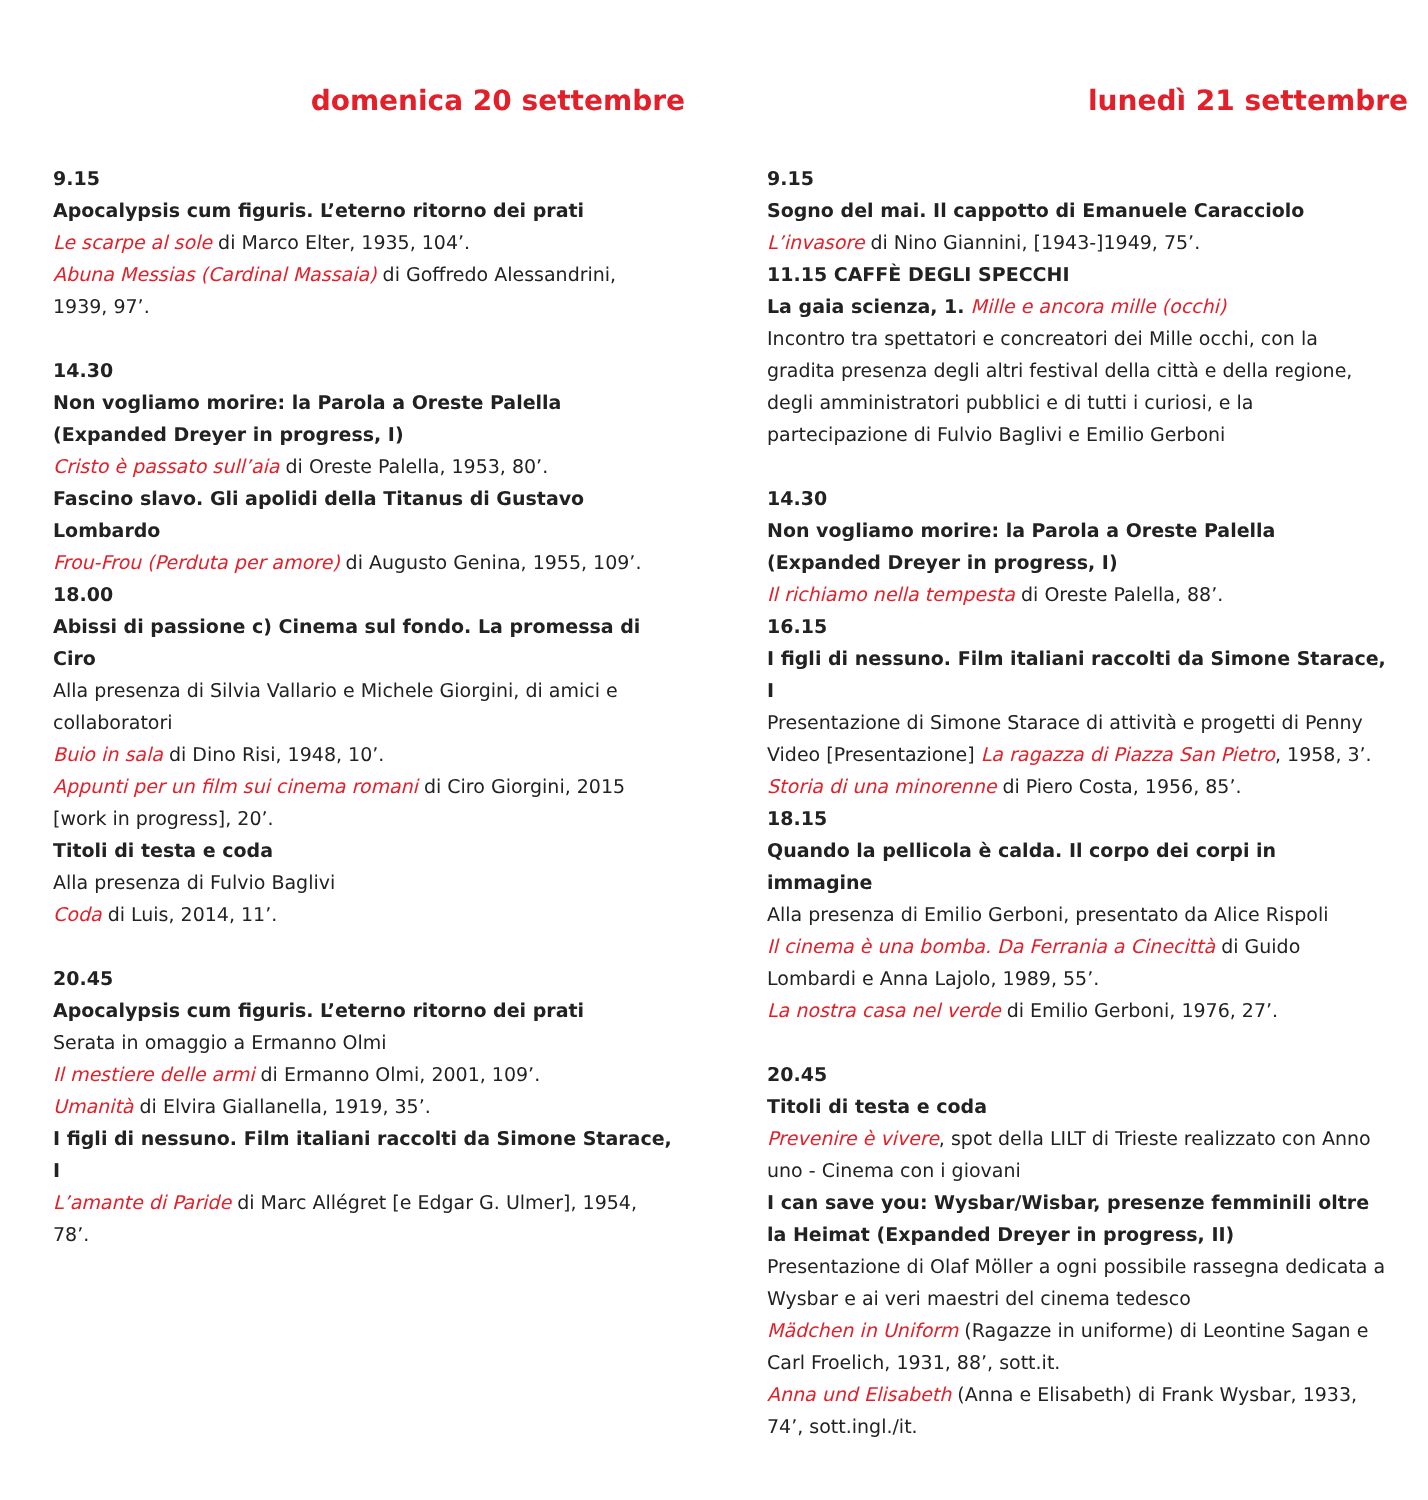domenica 20 settembre
9.15
Apocalypsis cum figuris. L’eterno ritorno dei prati
Le scarpe al sole di Marco Elter, 1935, 104’.
Abuna Messias (Cardinal Massaia) di Goffredo Alessandrini, 1939, 97’.
14.30
Non vogliamo morire: la Parola a Oreste Palella (Expanded Dreyer in progress, I)
Cristo è passato sull’aia di Oreste Palella, 1953, 80’.
Fascino slavo. Gli apolidi della Titanus di Gustavo Lombardo
Frou-Frou (Perduta per amore) di Augusto Genina, 1955, 109’.
18.00
Abissi di passione c) Cinema sul fondo. La promessa di Ciro
Alla presenza di Silvia Vallario e Michele Giorgini, di amici e collaboratori
Buio in sala di Dino Risi, 1948, 10’.
Appunti per un film sui cinema romani di Ciro Giorgini, 2015 [work in progress], 20’.
Titoli di testa e coda
Alla presenza di Fulvio Baglivi
Coda di Luis, 2014, 11’.
20.45
Apocalypsis cum figuris. L’eterno ritorno dei prati
Serata in omaggio a Ermanno Olmi
Il mestiere delle armi di Ermanno Olmi, 2001, 109’.
Umanità di Elvira Giallanella, 1919, 35’.
I figli di nessuno. Film italiani raccolti da Simone Starace, I
L’amante di Paride di Marc Allégret [e Edgar G. Ulmer], 1954, 78’.
lunedì 21 settembre
9.15
Sogno del mai. Il cappotto di Emanuele Caracciolo
L’invasore di Nino Giannini, [1943-]1949, 75’.
11.15 CAFFÈ DEGLI SPECCHI
La gaia scienza, 1. Mille e ancora mille (occhi)
Incontro tra spettatori e concreatori dei Mille occhi, con la gradita presenza degli altri festival della città e della regione, degli amministratori pubblici e di tutti i curiosi, e la partecipazione di Fulvio Baglivi e Emilio Gerboni
14.30
Non vogliamo morire: la Parola a Oreste Palella (Expanded Dreyer in progress, I)
Il richiamo nella tempesta di Oreste Palella, 88’.
16.15
I figli di nessuno. Film italiani raccolti da Simone Starace, I
Presentazione di Simone Starace di attività e progetti di Penny Video [Presentazione] La ragazza di Piazza San Pietro, 1958, 3’.
Storia di una minorenne di Piero Costa, 1956, 85’.
18.15
Quando la pellicola è calda. Il corpo dei corpi in immagine
Alla presenza di Emilio Gerboni, presentato da Alice Rispoli
Il cinema è una bomba. Da Ferrania a Cinecittà di Guido Lombardi e Anna Lajolo, 1989, 55’.
La nostra casa nel verde di Emilio Gerboni, 1976, 27’.
20.45
Titoli di testa e coda
Prevenire è vivere, spot della LILT di Trieste realizzato con Anno uno - Cinema con i giovani
I can save you: Wysbar/Wisbar, presenze femminili oltre la Heimat (Expanded Dreyer in progress, II)
Presentazione di Olaf Möller a ogni possibile rassegna dedicata a Wysbar e ai veri maestri del cinema tedesco
Mädchen in Uniform (Ragazze in uniforme) di Leontine Sagan e Carl Froelich, 1931, 88’, sott.it.
Anna und Elisabeth (Anna e Elisabeth) di Frank Wysbar, 1933, 74’, sott.ingl./it.